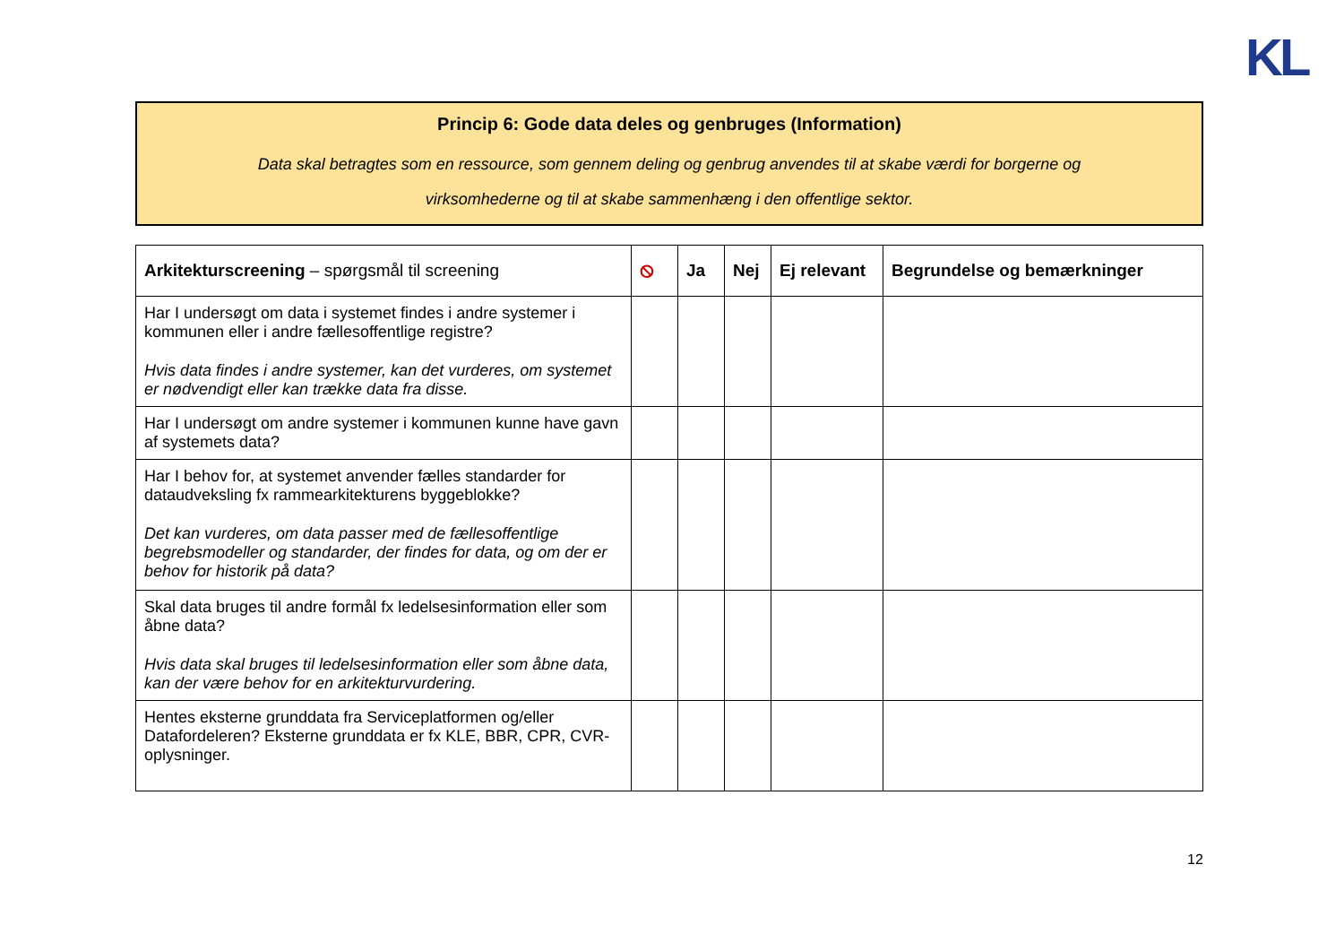KL
Princip 6: Gode data deles og genbruges (Information)
Data skal betragtes som en ressource, som gennem deling og genbrug anvendes til at skabe værdi for borgerne og
virksomhederne og til at skabe sammenhæng i den offentlige sektor.
| Arkitekturscreening – spørgsmål til screening | ⦸ | Ja | Nej | Ej relevant | Begrundelse og bemærkninger |
| --- | --- | --- | --- | --- | --- |
| Har I undersøgt om data i systemet findes i andre systemer i kommunen eller i andre fællesoffentlige registre? Hvis data findes i andre systemer, kan det vurderes, om systemet er nødvendigt eller kan trække data fra disse. | | | | | |
| Har I undersøgt om andre systemer i kommunen kunne have gavn af systemets data? | | | | | |
| Har I behov for, at systemet anvender fælles standarder for dataudveksling fx rammearkitekturens byggeblokke? Det kan vurderes, om data passer med de fællesoffentlige begrebsmodeller og standarder, der findes for data, og om der er behov for historik på data? | | | | | |
| Skal data bruges til andre formål fx ledelsesinformation eller som åbne data? Hvis data skal bruges til ledelsesinformation eller som åbne data, kan der være behov for en arkitekturvurdering. | | | | | |
| Hentes eksterne grunddata fra Serviceplatformen og/eller Datafordeleren? Eksterne grunddata er fx KLE, BBR, CPR, CVR-oplysninger. | | | | | |
12